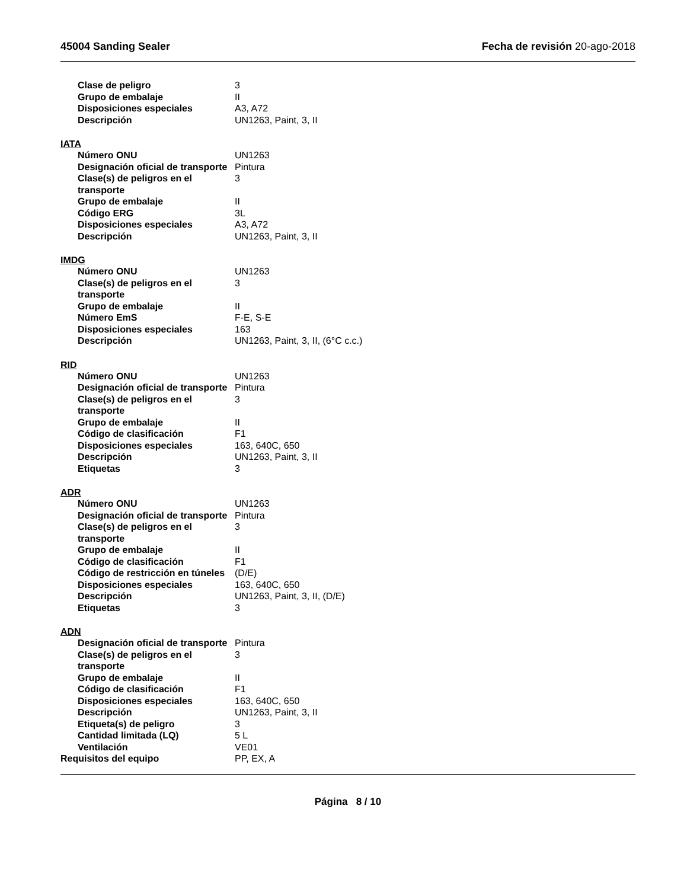45004 Sanding Sealer Fecha de revisión 20-ago-2018
| Clase de peligro | 3 |
| Grupo de embalaje | II |
| Disposiciones especiales | A3, A72 |
| Descripción | UN1263, Paint, 3, II |
IATA
| Número ONU | UN1263 |
| Designación oficial de transporte | Pintura |
| Clase(s) de peligros en el transporte | 3 |
| Grupo de embalaje | II |
| Código ERG | 3L |
| Disposiciones especiales | A3, A72 |
| Descripción | UN1263, Paint, 3, II |
IMDG
| Número ONU | UN1263 |
| Clase(s) de peligros en el transporte | 3 |
| Grupo de embalaje | II |
| Número EmS | F-E, S-E |
| Disposiciones especiales | 163 |
| Descripción | UN1263, Paint, 3, II, (6°C c.c.) |
RID
| Número ONU | UN1263 |
| Designación oficial de transporte | Pintura |
| Clase(s) de peligros en el transporte | 3 |
| Grupo de embalaje | II |
| Código de clasificación | F1 |
| Disposiciones especiales | 163, 640C, 650 |
| Descripción | UN1263, Paint, 3, II |
| Etiquetas | 3 |
ADR
| Número ONU | UN1263 |
| Designación oficial de transporte | Pintura |
| Clase(s) de peligros en el transporte | 3 |
| Grupo de embalaje | II |
| Código de clasificación | F1 |
| Código de restricción en túneles | (D/E) |
| Disposiciones especiales | 163, 640C, 650 |
| Descripción | UN1263, Paint, 3, II, (D/E) |
| Etiquetas | 3 |
ADN
| Designación oficial de transporte | Pintura |
| Clase(s) de peligros en el transporte | 3 |
| Grupo de embalaje | II |
| Código de clasificación | F1 |
| Disposiciones especiales | 163, 640C, 650 |
| Descripción | UN1263, Paint, 3, II |
| Etiqueta(s) de peligro | 3 |
| Cantidad limitada (LQ) | 5 L |
| Ventilación | VE01 |
| Requisitos del equipo | PP, EX, A |
Página 8 / 10